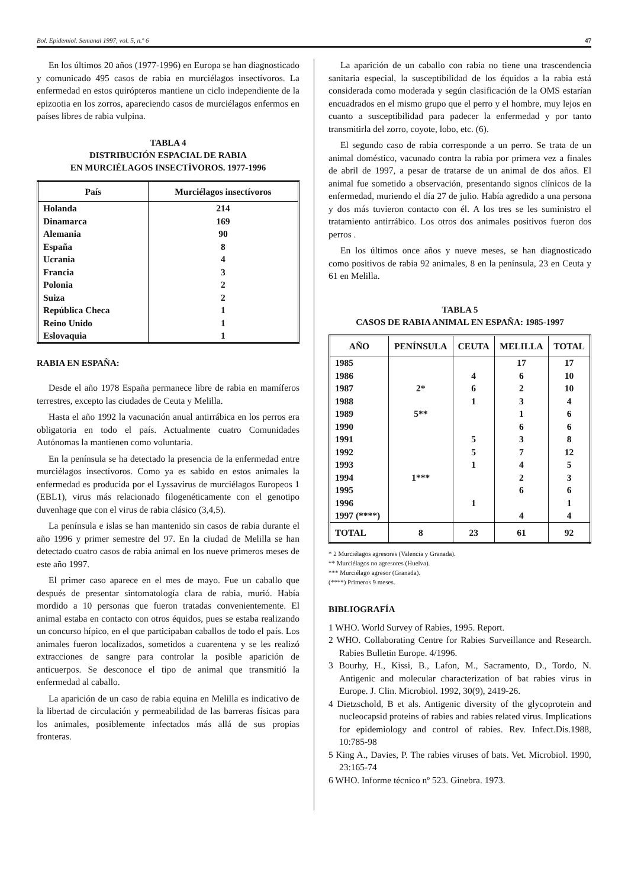Bol. Epidemiol. Semanal 1997, vol. 5, n.º 6 47
En los últimos 20 años (1977-1996) en Europa se han diagnosticado y comunicado 495 casos de rabia en murciélagos insectívoros. La enfermedad en estos quirópteros mantiene un ciclo independiente de la epizootia en los zorros, apareciendo casos de murciélagos enfermos en países libres de rabia vulpina.
TABLA 4
DISTRIBUCIÓN ESPACIAL DE RABIA
EN MURCIÉLAGOS INSECTÍVOROS. 1977-1996
| País | Murciélagos insectívoros |
| --- | --- |
| Holanda | 214 |
| Dinamarca | 169 |
| Alemania | 90 |
| España | 8 |
| Ucrania | 4 |
| Francia | 3 |
| Polonia | 2 |
| Suiza | 2 |
| República Checa | 1 |
| Reino Unido | 1 |
| Eslovaquia | 1 |
RABIA EN ESPAÑA:
Desde el año 1978 España permanece libre de rabia en mamíferos terrestres, excepto las ciudades de Ceuta y Melilla.
Hasta el año 1992 la vacunación anual antirrábica en los perros era obligatoria en todo el país. Actualmente cuatro Comunidades Autónomas la mantienen como voluntaria.
En la península se ha detectado la presencia de la enfermedad entre murciélagos insectívoros. Como ya es sabido en estos animales la enfermedad es producida por el Lyssavirus de murciélagos Europeos 1 (EBL1), virus más relacionado filogenéticamente con el genotipo duvenhage que con el virus de rabia clásico (3,4,5).
La península e islas se han mantenido sin casos de rabia durante el año 1996 y primer semestre del 97. En la ciudad de Melilla se han detectado cuatro casos de rabia animal en los nueve primeros meses de este año 1997.
El primer caso aparece en el mes de mayo. Fue un caballo que después de presentar sintomatología clara de rabia, murió. Había mordido a 10 personas que fueron tratadas convenientemente. El animal estaba en contacto con otros équidos, pues se estaba realizando un concurso hípico, en el que participaban caballos de todo el país. Los animales fueron localizados, sometidos a cuarentena y se les realizó extracciones de sangre para controlar la posible aparición de anticuerpos. Se desconoce el tipo de animal que transmitió la enfermedad al caballo.
La aparición de un caso de rabia equina en Melilla es indicativo de la libertad de circulación y permeabilidad de las barreras físicas para los animales, posiblemente infectados más allá de sus propias fronteras.
La aparición de un caballo con rabia no tiene una trascendencia sanitaria especial, la susceptibilidad de los équidos a la rabia está considerada como moderada y según clasificación de la OMS estarían encuadrados en el mismo grupo que el perro y el hombre, muy lejos en cuanto a susceptibilidad para padecer la enfermedad y por tanto transmitirla del zorro, coyote, lobo, etc. (6).
El segundo caso de rabia corresponde a un perro. Se trata de un animal doméstico, vacunado contra la rabia por primera vez a finales de abril de 1997, a pesar de tratarse de un animal de dos años. El animal fue sometido a observación, presentando signos clínicos de la enfermedad, muriendo el día 27 de julio. Había agredido a una persona y dos más tuvieron contacto con él. A los tres se les suministro el tratamiento antirrábico. Los otros dos animales positivos fueron dos perros .
En los últimos once años y nueve meses, se han diagnosticado como positivos de rabia 92 animales, 8 en la península, 23 en Ceuta y 61 en Melilla.
TABLA 5
CASOS DE RABIA ANIMAL EN ESPAÑA: 1985-1997
| AÑO | PENÍNSULA | CEUTA | MELILLA | TOTAL |
| --- | --- | --- | --- | --- |
| 1985 | | | 17 | 17 |
| 1986 | | 4 | 6 | 10 |
| 1987 | 2* | 6 | 2 | 10 |
| 1988 | | 1 | 3 | 4 |
| 1989 | 5** | | 1 | 6 |
| 1990 | | | 6 | 6 |
| 1991 | | 5 | 3 | 8 |
| 1992 | | 5 | 7 | 12 |
| 1993 | | 1 | 4 | 5 |
| 1994 | 1*** | | 2 | 3 |
| 1995 | | | 6 | 6 |
| 1996 | | 1 | | 1 |
| 1997 (****) | | | 4 | 4 |
| TOTAL | 8 | 23 | 61 | 92 |
* 2 Murciélagos agresores (Valencia y Granada).
** Murciélagos no agresores (Huelva).
*** Murciélago agresor (Granada).
(****) Primeros 9 meses.
BIBLIOGRAFÍA
1 WHO. World Survey of Rabies, 1995. Report.
2 WHO. Collaborating Centre for Rabies Surveillance and Research. Rabies Bulletin Europe. 4/1996.
3 Bourhy, H., Kissi, B., Lafon, M., Sacramento, D., Tordo, N. Antigenic and molecular characterization of bat rabies virus in Europe. J. Clin. Microbiol. 1992, 30(9), 2419-26.
4 Dietzschold, B et als. Antigenic diversity of the glycoprotein and nucleocapsid proteins of rabies and rabies related virus. Implications for epidemiology and control of rabies. Rev. Infect.Dis.1988, 10:785-98
5 King A., Davies, P. The rabies viruses of bats. Vet. Microbiol. 1990, 23:165-74
6 WHO. Informe técnico nº 523. Ginebra. 1973.